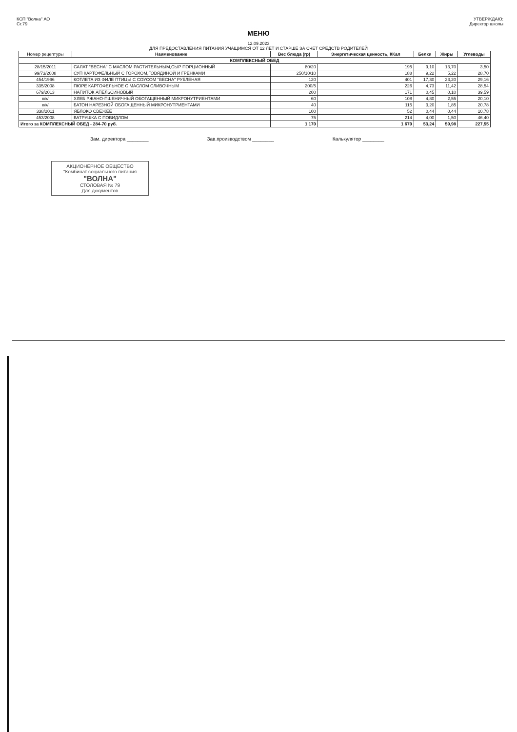КСП "Волна" АО
Ст.79
УТВЕРЖДАЮ:
Директор школы
МЕНЮ
12.09.2023
ДЛЯ ПРЕДОСТАВЛЕНИЯ ПИТАНИЯ УЧАЩИМСЯ ОТ 12 ЛЕТ И СТАРШЕ ЗА СЧЕТ СРЕДСТВ РОДИТЕЛЕЙ
| Номер рецептуры | Наименование | Вес блюда (гр) | Энергетическая ценность, ККал | Белки | Жиры | Углеводы |
| --- | --- | --- | --- | --- | --- | --- |
| КОМПЛЕКСНЫЙ ОБЕД | | | | | | |
| 28/15/2011 | САЛАТ "ВЕСНА" С МАСЛОМ РАСТИТЕЛЬНЫМ,СЫР ПОРЦИОННЫЙ | 80/20 | 195 | 9,10 | 13,70 | 3,50 |
| 99/73/2008 | СУП КАРТОФЕЛЬНЫЙ С ГОРОХОМ,ГОВЯДИНОЙ И ГРЕНКАМИ | 250/10/10 | 188 | 9,22 | 5,22 | 28,70 |
| 454/1996 | КОТЛЕТА ИЗ ФИЛЕ ПТИЦЫ С СОУСОМ "ВЕСНА" РУБЛЕНАЯ | 120 | 401 | 17,30 | 23,20 | 29,16 |
| 335/2008 | ПЮРЕ КАРТОФЕЛЬНОЕ С МАСЛОМ СЛИВОЧНЫМ | 200/5 | 226 | 4,73 | 11,42 | 28,54 |
| 679/2013 | НАПИТОК АПЕЛЬСИНОВЫЙ | 200 | 171 | 0,45 | 0,10 | 39,59 |
| к/к/ | ХЛЕБ РЖАНО-ПШЕНИЧНЫЙ ОБОГАЩЕННЫЙ МИКРОНУТРИЕНТАМИ | 60 | 108 | 4,80 | 2,55 | 20,10 |
| к/к/ | БАТОН НАРЕЗНОЙ ОБОГАЩЕННЫЙ МИКРОНУТРИЕНТАМИ | 40 | 115 | 3,20 | 1,85 | 20,78 |
| 338/2011 | ЯБЛОКО СВЕЖЕЕ | 100 | 52 | 0,44 | 0,44 | 10,78 |
| 453/2008 | ВАТРУШКА С ПОВИДЛОМ | 75 | 214 | 4,00 | 1,50 | 46,40 |
| Итого за КОМПЛЕКСНЫЙ ОБЕД - 284-70 руб. | | 1 170 | 1 670 | 53,24 | 59,98 | 227,55 |
Зам. директора ________ Зав.производством ________ Калькулятор ________
АКЦИОНЕРНОЕ ОБЩЕСТВО
"Комбинат социального питания
"ВОЛНА"
СТОЛОВАЯ № 79
Для документов